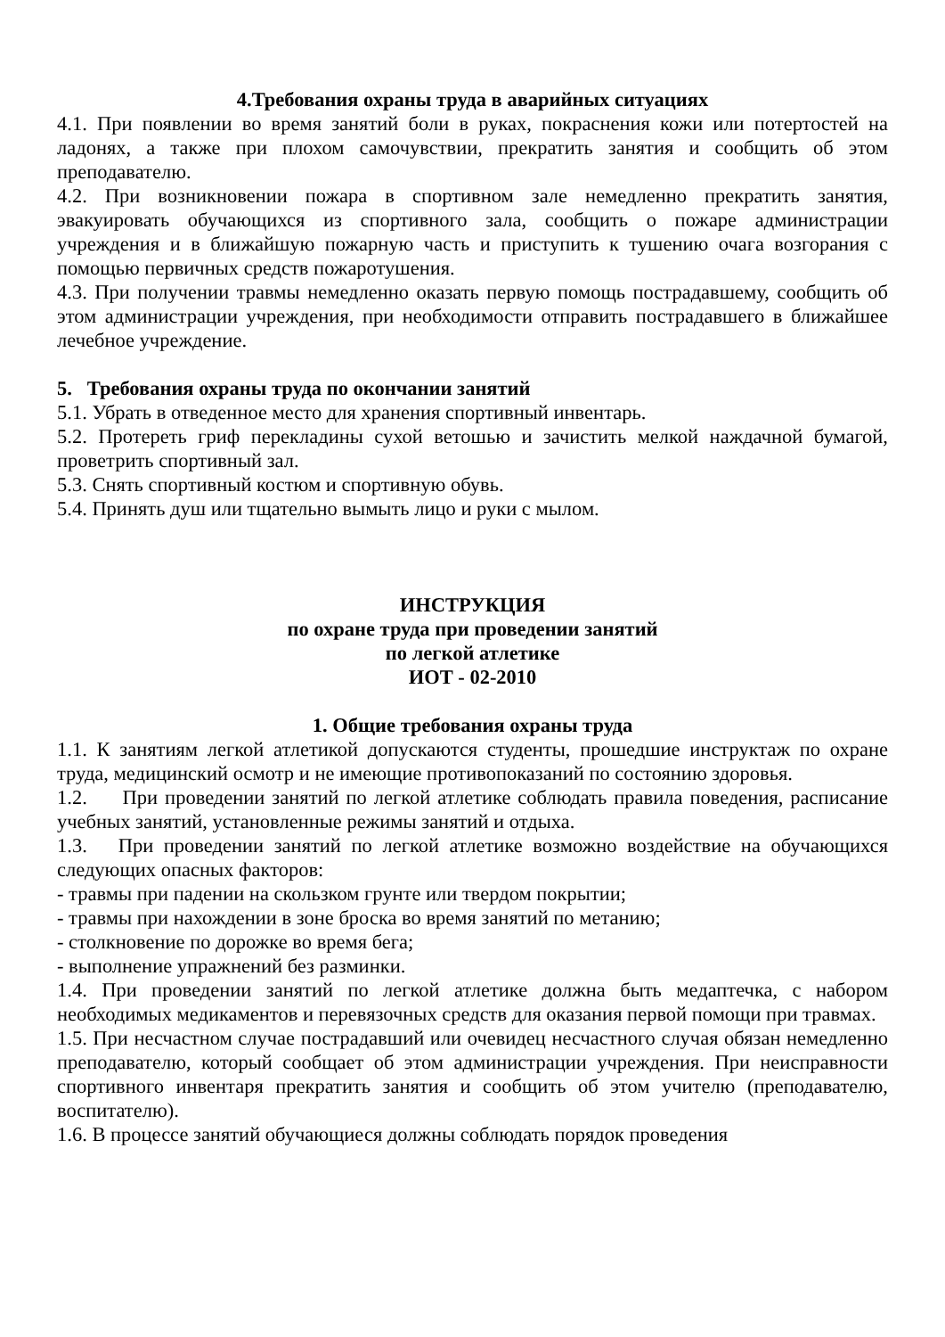4.Требования охраны труда в аварийных ситуациях
4.1. При появлении во время занятий боли в руках, покраснения кожи или потертостей на ладонях, а также при плохом самочувствии, прекратить занятия и сообщить об этом преподавателю.
4.2. При возникновении пожара в спортивном зале немедленно прекратить занятия, эвакуировать обучающихся из спортивного зала, сообщить о пожаре администрации учреждения и в ближайшую пожарную часть и приступить к тушению очага возгорания с помощью первичных средств пожаротушения.
4.3. При получении травмы немедленно оказать первую помощь пострадавшему, сообщить об этом администрации учреждения, при необходимости отправить пострадавшего в ближайшее лечебное учреждение.
5. Требования охраны труда по окончании занятий
5.1. Убрать в отведенное место для хранения спортивный инвентарь.
5.2. Протереть гриф перекладины сухой ветошью и зачистить мелкой наждачной бумагой, проветрить спортивный зал.
5.3. Снять спортивный костюм и спортивную обувь.
5.4. Принять душ или тщательно вымыть лицо и руки с мылом.
ИНСТРУКЦИЯ
по охране труда при проведении занятий
по легкой атлетике
ИОТ - 02-2010
1. Общие требования охраны труда
1.1. К занятиям легкой атлетикой допускаются студенты, прошедшие инструктаж по охране труда, медицинский осмотр и не имеющие противопоказаний по состоянию здоровья.
1.2. При проведении занятий по легкой атлетике соблюдать правила поведения, расписание учебных занятий, установленные режимы занятий и отдыха.
1.3. При проведении занятий по легкой атлетике возможно воздействие на обучающихся следующих опасных факторов:
- травмы при падении на скользком грунте или твердом покрытии;
- травмы при нахождении в зоне броска во время занятий по метанию;
- столкновение по дорожке во время бега;
- выполнение упражнений без разминки.
1.4. При проведении занятий по легкой атлетике должна быть медаптечка, с набором необходимых медикаментов и перевязочных средств для оказания первой помощи при травмах.
1.5. При несчастном случае пострадавший или очевидец несчастного случая обязан немедленно преподавателю, который сообщает об этом администрации учреждения. При неисправности спортивного инвентаря прекратить занятия и сообщить об этом учителю (преподавателю, воспитателю).
1.6. В процессе занятий обучающиеся должны соблюдать порядок проведения